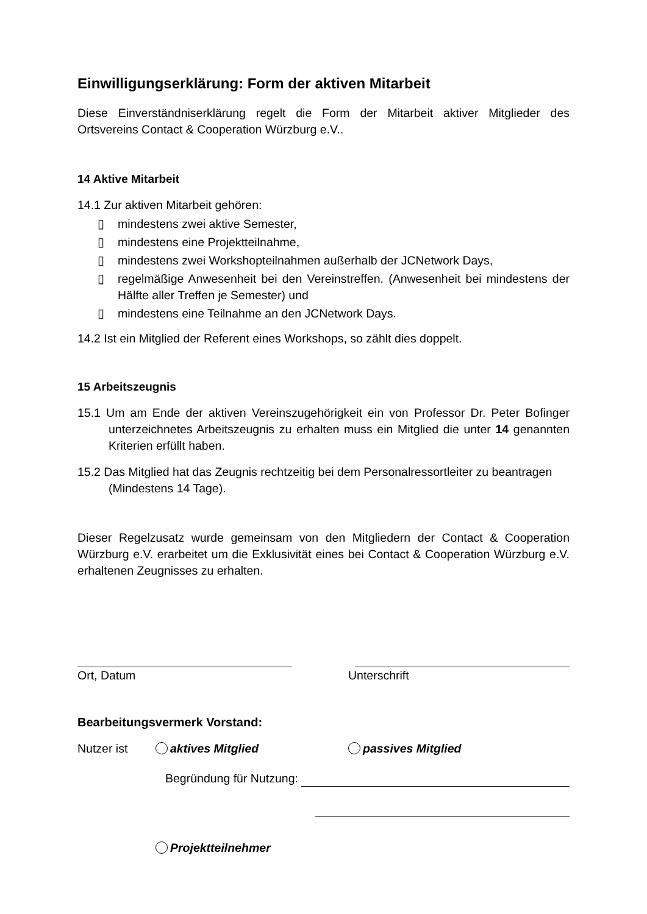Einwilligungserklärung: Form der aktiven Mitarbeit
Diese Einverständniserklärung regelt die Form der Mitarbeit aktiver Mitglieder des Ortsvereins Contact & Cooperation Würzburg e.V..
14 Aktive Mitarbeit
14.1 Zur aktiven Mitarbeit gehören:
▯ mindestens zwei aktive Semester,
▯ mindestens eine Projektteilnahme,
▯ mindestens zwei Workshopteilnahmen außerhalb der JCNetwork Days,
▯ regelmäßige Anwesenheit bei den Vereinstreffen. (Anwesenheit bei mindestens der Hälfte aller Treffen je Semester) und
▯ mindestens eine Teilnahme an den JCNetwork Days.
14.2 Ist ein Mitglied der Referent eines Workshops, so zählt dies doppelt.
15 Arbeitszeugnis
15.1 Um am Ende der aktiven Vereinszugehörigkeit ein von Professor Dr. Peter Bofinger unterzeichnetes Arbeitszeugnis zu erhalten muss ein Mitglied die unter 14 genannten Kriterien erfüllt haben.
15.2 Das Mitglied hat das Zeugnis rechtzeitig bei dem Personalressortleiter zu beantragen (Mindestens 14 Tage).
Dieser Regelzusatz wurde gemeinsam von den Mitgliedern der Contact & Cooperation Würzburg e.V. erarbeitet um die Exklusivität eines bei Contact & Cooperation Würzburg e.V. erhaltenen Zeugnisses zu erhalten.
Ort, Datum Unterschrift
Bearbeitungsvermerk Vorstand:
Nutzer ist aktives Mitglied passives Mitglied
Begründung für Nutzung:
Projektteilnehmer